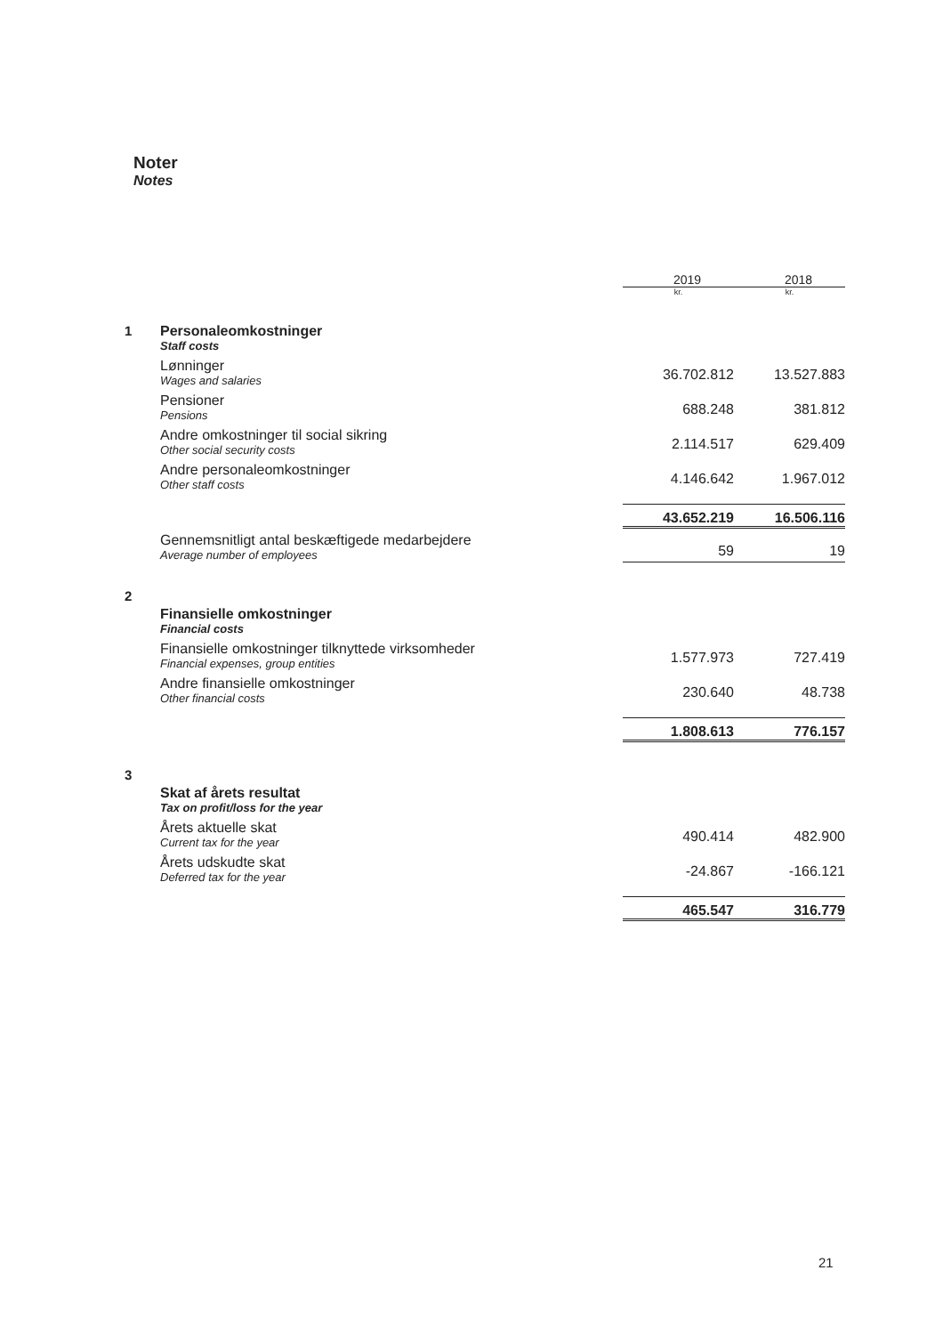Noter
Notes
| | | 2019 | 2018 |
| | | kr. | kr. |
| 1 | Personaleomkostninger Staff costs | | |
| | Lønninger Wages and salaries | 36.702.812 | 13.527.883 |
| | Pensioner Pensions | 688.248 | 381.812 |
| | Andre omkostninger til social sikring Other social security costs | 2.114.517 | 629.409 |
| | Andre personaleomkostninger Other staff costs | 4.146.642 | 1.967.012 |
| | | 43.652.219 | 16.506.116 |
| | Gennemsnitligt antal beskæftigede medarbejdere Average number of employees | 59 | 19 |
| 2 | Finansielle omkostninger Financial costs | | |
| | Finansielle omkostninger tilknyttede virksomheder Financial expenses, group entities | 1.577.973 | 727.419 |
| | Andre finansielle omkostninger Other financial costs | 230.640 | 48.738 |
| | | 1.808.613 | 776.157 |
| 3 | Skat af årets resultat Tax on profit/loss for the year | | |
| | Årets aktuelle skat Current tax for the year | 490.414 | 482.900 |
| | Årets udskudte skat Deferred tax for the year | -24.867 | -166.121 |
| | | 465.547 | 316.779 |
21